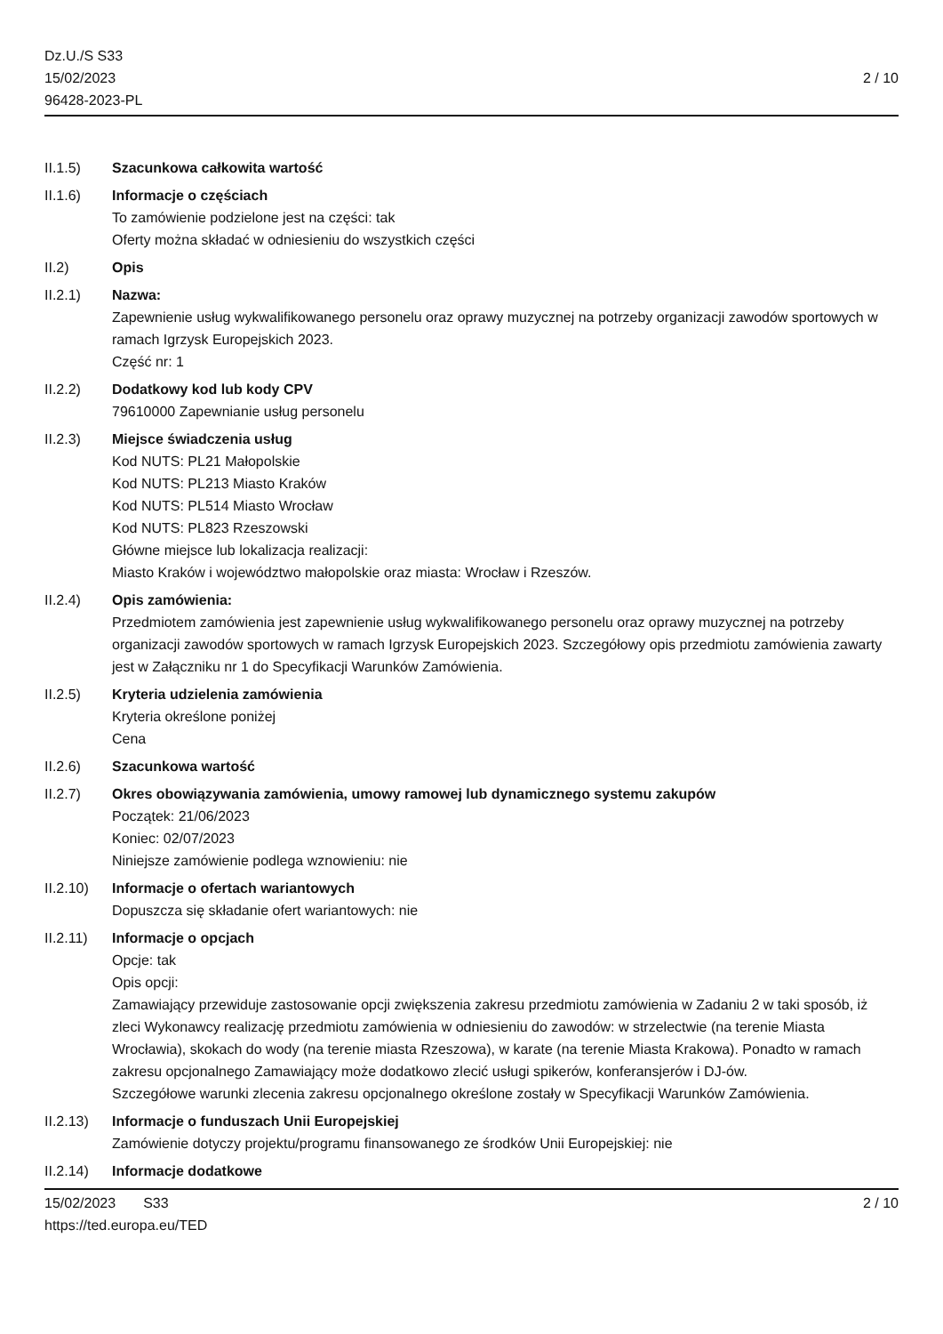Dz.U./S S33
15/02/2023
96428-2023-PL
2 / 10
II.1.5) Szacunkowa całkowita wartość
II.1.6) Informacje o częściach
To zamówienie podzielone jest na części: tak
Oferty można składać w odniesieniu do wszystkich części
II.2) Opis
II.2.1) Nazwa:
Zapewnienie usług wykwalifikowanego personelu oraz oprawy muzycznej na potrzeby organizacji zawodów sportowych w ramach Igrzysk Europejskich 2023.
Część nr: 1
II.2.2) Dodatkowy kod lub kody CPV
79610000 Zapewnianie usług personelu
II.2.3) Miejsce świadczenia usług
Kod NUTS: PL21 Małopolskie
Kod NUTS: PL213 Miasto Kraków
Kod NUTS: PL514 Miasto Wrocław
Kod NUTS: PL823 Rzeszowski
Główne miejsce lub lokalizacja realizacji:
Miasto Kraków i województwo małopolskie oraz miasta: Wrocław i Rzeszów.
II.2.4) Opis zamówienia:
Przedmiotem zamówienia jest zapewnienie usług wykwalifikowanego personelu oraz oprawy muzycznej na potrzeby organizacji zawodów sportowych w ramach Igrzysk Europejskich 2023. Szczegółowy opis przedmiotu zamówienia zawarty jest w Załączniku nr 1 do Specyfikacji Warunków Zamówienia.
II.2.5) Kryteria udzielenia zamówienia
Kryteria określone poniżej
Cena
II.2.6) Szacunkowa wartość
II.2.7) Okres obowiązywania zamówienia, umowy ramowej lub dynamicznego systemu zakupów
Początek: 21/06/2023
Koniec: 02/07/2023
Niniejsze zamówienie podlega wznowieniu: nie
II.2.10)
Informacje o ofertach wariantowych
Dopuszcza się składanie ofert wariantowych: nie
II.2.11)
Informacje o opcjach
Opcje: tak
Opis opcji:
Zamawiający przewiduje zastosowanie opcji zwiększenia zakresu przedmiotu zamówienia w Zadaniu 2 w taki sposób, iż zleci Wykonawcy realizację przedmiotu zamówienia w odniesieniu do zawodów: w strzelectwie (na terenie Miasta Wrocławia), skokach do wody (na terenie miasta Rzeszowa), w karate (na terenie Miasta Krakowa). Ponadto w ramach zakresu opcjonalnego Zamawiający może dodatkowo zlecić usługi spikerów, konferansjerów i DJ-ów.
Szczegółowe warunki zlecenia zakresu opcjonalnego określone zostały w Specyfikacji Warunków Zamówienia.
II.2.13)
Informacje o funduszach Unii Europejskiej
Zamówienie dotyczy projektu/programu finansowanego ze środków Unii Europejskiej: nie
II.2.14)
Informacje dodatkowe
15/02/2023 S33
https://ted.europa.eu/TED
2 / 10